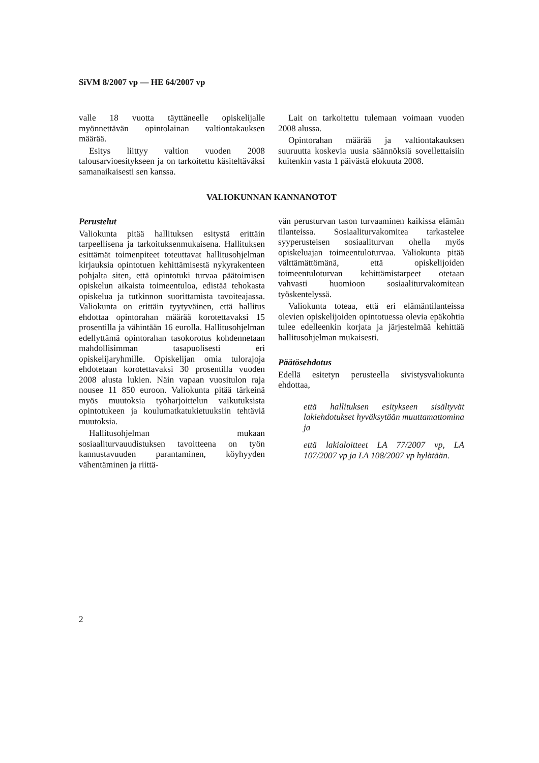SiVM 8/2007 vp — HE 64/2007 vp
valle 18 vuotta täyttäneelle opiskelijalle myönnettävän opintolainan valtiontakauksen määrää.
Esitys liittyy valtion vuoden 2008 talousarvioesitykseen ja on tarkoitettu käsiteltäväksi samanaikaisesti sen kanssa.
Lait on tarkoitettu tulemaan voimaan vuoden 2008 alussa.
Opintorahan määrää ja valtiontakauksen suuruutta koskevia uusia säännöksiä sovellettaisiin kuitenkin vasta 1 päivästä elokuuta 2008.
VALIOKUNNAN KANNANOTOT
Perustelut
Valiokunta pitää hallituksen esitystä erittäin tarpeellisena ja tarkoituksenmukaisena. Hallituksen esittämät toimenpiteet toteuttavat hallitusohjelman kirjauksia opintotuen kehittämisestä nykyrakenteen pohjalta siten, että opintotuki turvaa päätoimisen opiskelun aikaista toimeentuloa, edistää tehokasta opiskelua ja tutkinnon suorittamista tavoiteajassa. Valiokunta on erittäin tyytyväinen, että hallitus ehdottaa opintorahan määrää korotettavaksi 15 prosentilla ja vähintään 16 eurolla. Hallitusohjelman edellyttämä opintorahan tasokorotus kohdennetaan mahdollisimman tasapuolisesti eri opiskelijaryhmille. Opiskelijan omia tulorajoja ehdotetaan korotettavaksi 30 prosentilla vuoden 2008 alusta lukien. Näin vapaan vuositulon raja nousee 11 850 euroon. Valiokunta pitää tärkeinä myös muutoksia työharjoittelun vaikutuksista opintotukeen ja koulumatkatukietuuksiin tehtäviä muutoksia.
Hallitusohjelman mukaan sosiaaliturvauudistuksen tavoitteena on työn kannustavuuden parantaminen, köyhyyden vähentäminen ja riittä-
vän perusturvan tason turvaaminen kaikissa elämän tilanteissa. Sosiaaliturvakomitea tarkastelee syyperusteisen sosiaaliturvan ohella myös opiskeluajan toimeentuloturvaa. Valiokunta pitää välttämättömänä, että opiskelijoiden toimeentuloturvan kehittämistarpeet otetaan vahvasti huomioon sosiaaliturvakomitean työskentelyssä.
Valiokunta toteaa, että eri elämäntilanteissa olevien opiskelijoiden opintotuessa olevia epäkohtia tulee edelleenkin korjata ja järjestelmää kehittää hallitusohjelman mukaisesti.
Päätösehdotus
Edellä esitetyn perusteella sivistysvaliokunta ehdottaa,
että hallituksen esitykseen sisältyvät lakiehdotukset hyväksytään muuttamattomina ja
että lakialoitteet LA 77/2007 vp, LA 107/2007 vp ja LA 108/2007 vp hylätään.
2